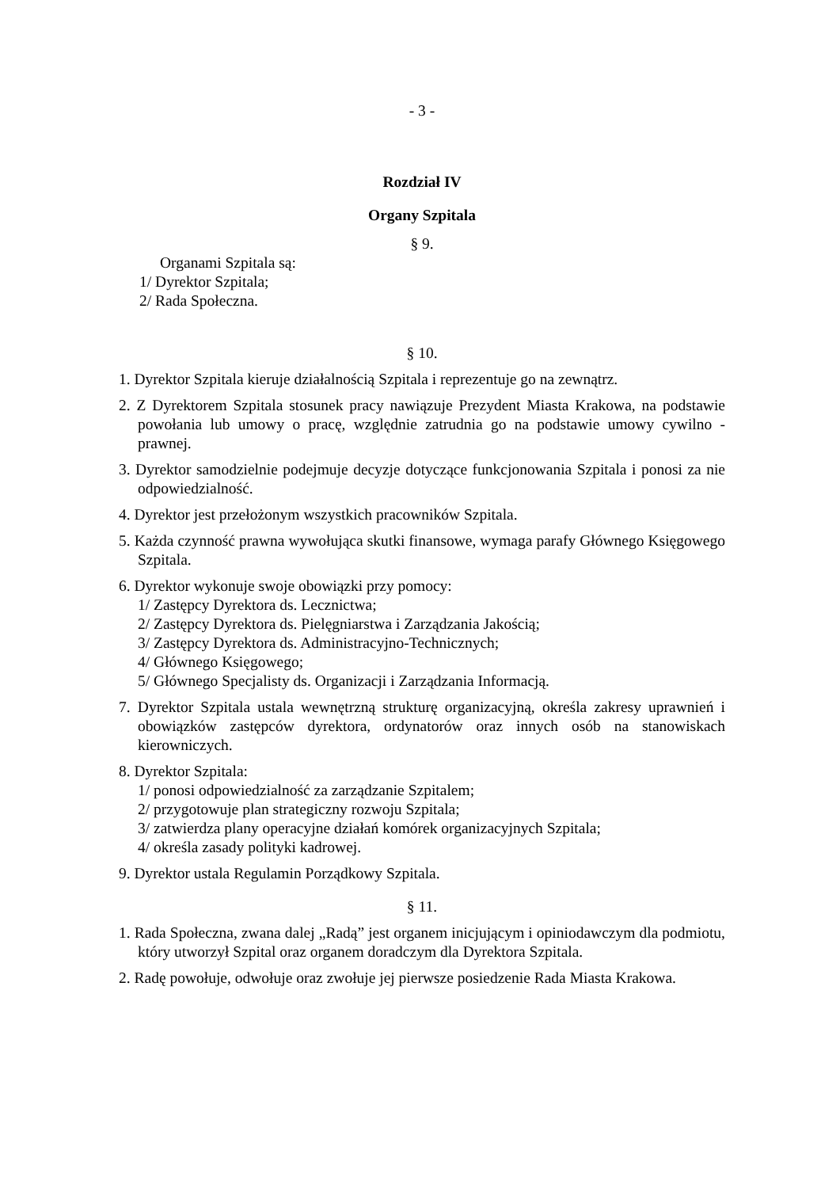- 3 -
Rozdział IV
Organy Szpitala
§ 9.
Organami Szpitala są:
1/ Dyrektor Szpitala;
2/ Rada Społeczna.
§ 10.
1. Dyrektor Szpitala kieruje działalnością Szpitala i reprezentuje go na zewnątrz.
2. Z Dyrektorem Szpitala stosunek pracy nawiązuje Prezydent Miasta Krakowa, na podstawie powołania lub umowy o pracę, względnie zatrudnia go na podstawie umowy cywilno - prawnej.
3. Dyrektor samodzielnie podejmuje decyzje dotyczące funkcjonowania Szpitala i ponosi za nie odpowiedzialność.
4. Dyrektor jest przełożonym wszystkich pracowników Szpitala.
5. Każda czynność prawna wywołująca skutki finansowe, wymaga parafy Głównego Księgowego Szpitala.
6. Dyrektor wykonuje swoje obowiązki przy pomocy:
1/ Zastępcy Dyrektora ds. Lecznictwa;
2/ Zastępcy Dyrektora ds. Pielęgniarstwa i Zarządzania Jakością;
3/ Zastępcy Dyrektora ds. Administracyjno-Technicznych;
4/ Głównego Księgowego;
5/ Głównego Specjalisty ds. Organizacji i Zarządzania Informacją.
7. Dyrektor Szpitala ustala wewnętrzną strukturę organizacyjną, określa zakresy uprawnień i obowiązków zastępców dyrektora, ordynatorów oraz innych osób na stanowiskach kierowniczych.
8. Dyrektor Szpitala:
1/ ponosi odpowiedzialność za zarządzanie Szpitalem;
2/ przygotowuje plan strategiczny rozwoju Szpitala;
3/ zatwierdza plany operacyjne działań komórek organizacyjnych Szpitala;
4/ określa zasady polityki kadrowej.
9. Dyrektor ustala Regulamin Porządkowy Szpitala.
§ 11.
1. Rada Społeczna, zwana dalej „Radą” jest organem inicjującym i opiniodawczym dla podmiotu, który utworzył Szpital oraz organem doradczym dla Dyrektora Szpitala.
2. Radę powołuje, odwołuje oraz zwołuje jej pierwsze posiedzenie Rada Miasta Krakowa.